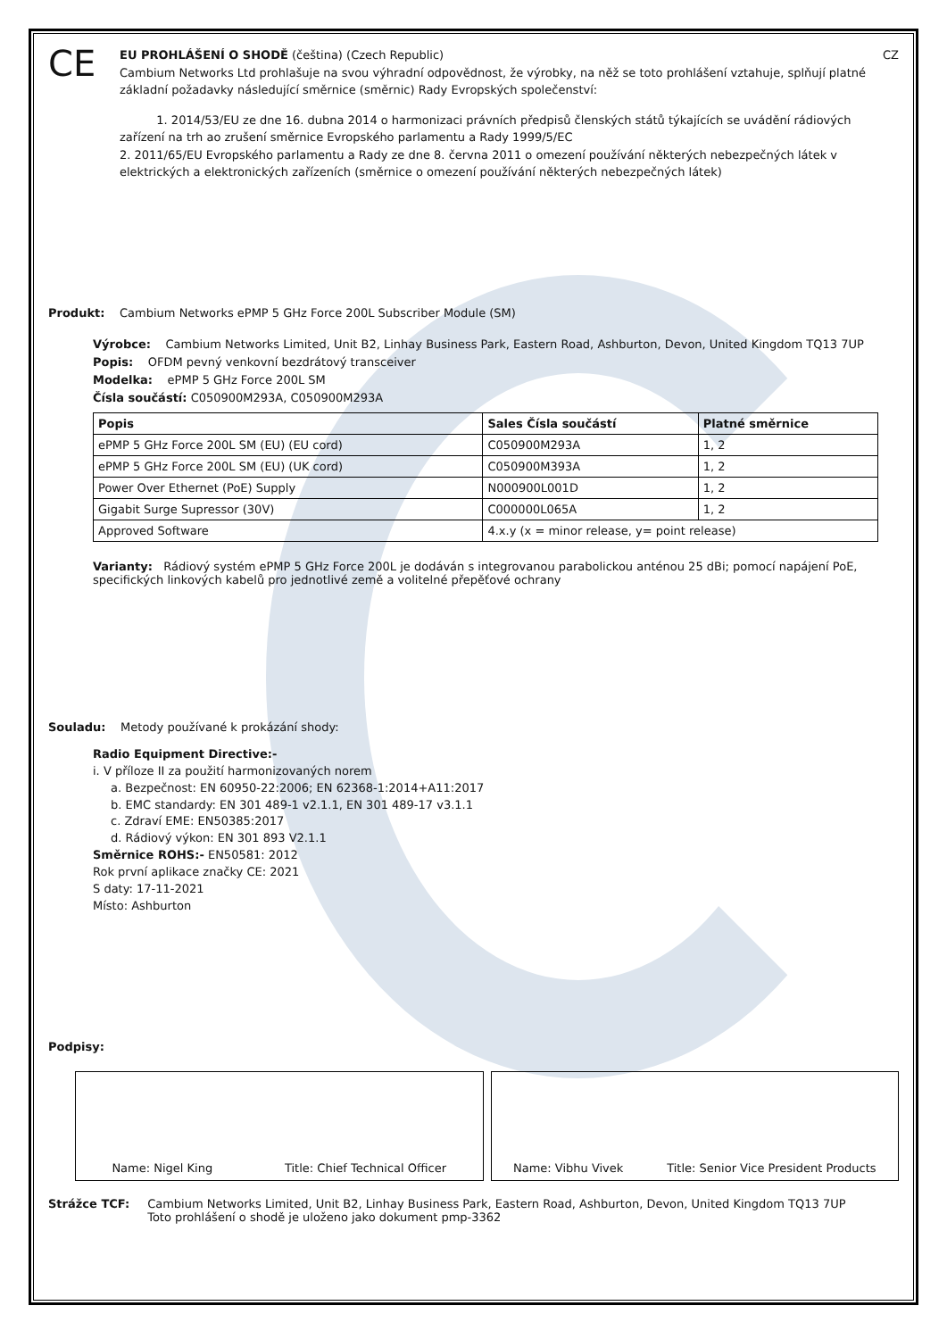CE
EU PROHLÁŠENÍ O SHODĚ (čeština) (Czech Republic) CZ
Cambium Networks Ltd prohlašuje na svou výhradní odpovědnost, že výrobky, na něž se toto prohlášení vztahuje, splňují platné základní požadavky následující směrnice (směrnic) Rady Evropských společenství:
1. 2014/53/EU ze dne 16. dubna 2014 o harmonizaci právních předpisů členských států týkajících se uvádění rádiových zařízení na trh ao zrušení směrnice Evropského parlamentu a Rady 1999/5/EC
2. 2011/65/EU Evropského parlamentu a Rady ze dne 8. června 2011 o omezení používání některých nebezpečných látek v elektrických a elektronických zařízeních (směrnice o omezení používání některých nebezpečných látek)
Produkt: Cambium Networks ePMP 5 GHz Force 200L Subscriber Module (SM)
Výrobce: Cambium Networks Limited, Unit B2, Linhay Business Park, Eastern Road, Ashburton, Devon, United Kingdom TQ13 7UP
Popis: OFDM pevný venkovní bezdrátový transceiver
Modelka: ePMP 5 GHz Force 200L SM
Čísla součástí: C050900M293A, C050900M293A
| Popis | Sales Čísla součástí | Platné směrnice |
| --- | --- | --- |
| ePMP 5 GHz Force 200L SM (EU) (EU cord) | C050900M293A | 1, 2 |
| ePMP 5 GHz Force 200L SM (EU) (UK cord) | C050900M393A | 1, 2 |
| Power Over Ethernet (PoE) Supply | N000900L001D | 1, 2 |
| Gigabit Surge Supressor (30V) | C000000L065A | 1, 2 |
| Approved Software | 4.x.y (x = minor release, y= point release) | |
Varianty: Rádiový systém ePMP 5 GHz Force 200L je dodáván s integrovanou parabolickou anténou 25 dBi; pomocí napájení PoE, specifických linkových kabelů pro jednotlivé země a volitelné přepěťové ochrany
Souladu: Metody používané k prokázání shody:
Radio Equipment Directive:-
i. V příloze II za použití harmonizovaných norem
a. Bezpečnost: EN 60950-22:2006; EN 62368-1:2014+A11:2017
b. EMC standardy: EN 301 489-1 v2.1.1, EN 301 489-17 v3.1.1
c. Zdraví EME: EN50385:2017
d. Rádiový výkon: EN 301 893 V2.1.1
Směrnice ROHS:- EN50581: 2012
Rok první aplikace značky CE: 2021
S daty: 17-11-2021
Místo: Ashburton
Podpisy:
Name: Nigel King Title: Chief Technical Officer
Name: Vibhu Vivek Title: Senior Vice President Products
Strážce TCF: Cambium Networks Limited, Unit B2, Linhay Business Park, Eastern Road, Ashburton, Devon, United Kingdom TQ13 7UP
Toto prohlášení o shodě je uloženo jako dokument pmp-3362